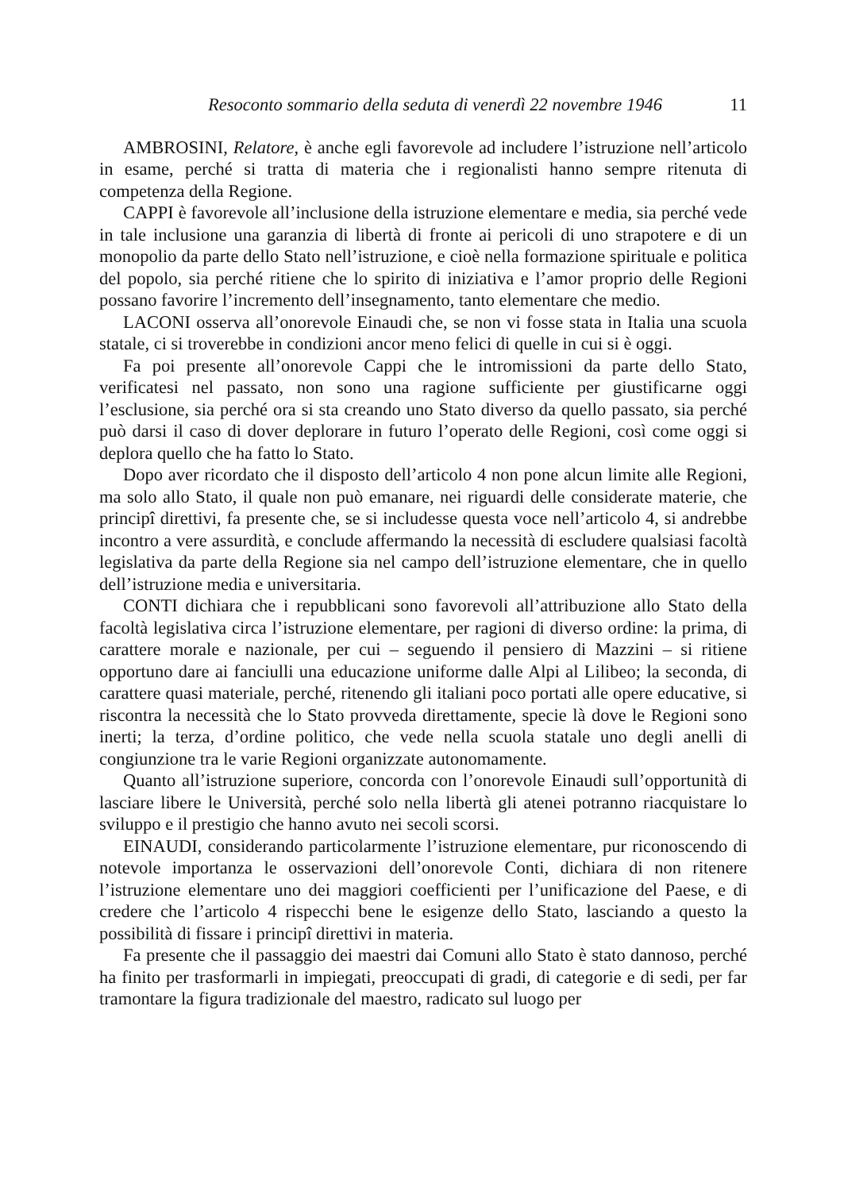Resoconto sommario della seduta di venerdì 22 novembre 1946 11
AMBROSINI, Relatore, è anche egli favorevole ad includere l’istruzione nell’articolo in esame, perché si tratta di materia che i regionalisti hanno sempre ritenuta di competenza della Regione.
CAPPI è favorevole all’inclusione della istruzione elementare e media, sia perché vede in tale inclusione una garanzia di libertà di fronte ai pericoli di uno strapotere e di un monopolio da parte dello Stato nell’istruzione, e cioè nella formazione spirituale e politica del popolo, sia perché ritiene che lo spirito di iniziativa e l’amor proprio delle Regioni possano favorire l’incremento dell’insegnamento, tanto elementare che medio.
LACONI osserva all’onorevole Einaudi che, se non vi fosse stata in Italia una scuola statale, ci si troverebbe in condizioni ancor meno felici di quelle in cui si è oggi.
Fa poi presente all’onorevole Cappi che le intromissioni da parte dello Stato, verificatesi nel passato, non sono una ragione sufficiente per giustificarne oggi l’esclusione, sia perché ora si sta creando uno Stato diverso da quello passato, sia perché può darsi il caso di dover deplorare in futuro l’operato delle Regioni, così come oggi si deplora quello che ha fatto lo Stato.
Dopo aver ricordato che il disposto dell’articolo 4 non pone alcun limite alle Regioni, ma solo allo Stato, il quale non può emanare, nei riguardi delle considerate materie, che principî direttivi, fa presente che, se si includesse questa voce nell’articolo 4, si andrebbe incontro a vere assurdità, e conclude affermando la necessità di escludere qualsiasi facoltà legislativa da parte della Regione sia nel campo dell’istruzione elementare, che in quello dell’istruzione media e universitaria.
CONTI dichiara che i repubblicani sono favorevoli all’attribuzione allo Stato della facoltà legislativa circa l’istruzione elementare, per ragioni di diverso ordine: la prima, di carattere morale e nazionale, per cui – seguendo il pensiero di Mazzini – si ritiene opportuno dare ai fanciulli una educazione uniforme dalle Alpi al Lilibeo; la seconda, di carattere quasi materiale, perché, ritenendo gli italiani poco portati alle opere educative, si riscontra la necessità che lo Stato provveda direttamente, specie là dove le Regioni sono inerti; la terza, d’ordine politico, che vede nella scuola statale uno degli anelli di congiunzione tra le varie Regioni organizzate autonomamente.
Quanto all’istruzione superiore, concorda con l’onorevole Einaudi sull’opportunità di lasciare libere le Università, perché solo nella libertà gli atenei potranno riacquistare lo sviluppo e il prestigio che hanno avuto nei secoli scorsi.
EINAUDI, considerando particolarmente l’istruzione elementare, pur riconoscendo di notevole importanza le osservazioni dell’onorevole Conti, dichiara di non ritenere l’istruzione elementare uno dei maggiori coefficienti per l’unificazione del Paese, e di credere che l’articolo 4 rispecchi bene le esigenze dello Stato, lasciando a questo la possibilità di fissare i principî direttivi in materia.
Fa presente che il passaggio dei maestri dai Comuni allo Stato è stato dannoso, perché ha finito per trasformarli in impiegati, preoccupati di gradi, di categorie e di sedi, per far tramontare la figura tradizionale del maestro, radicato sul luogo per